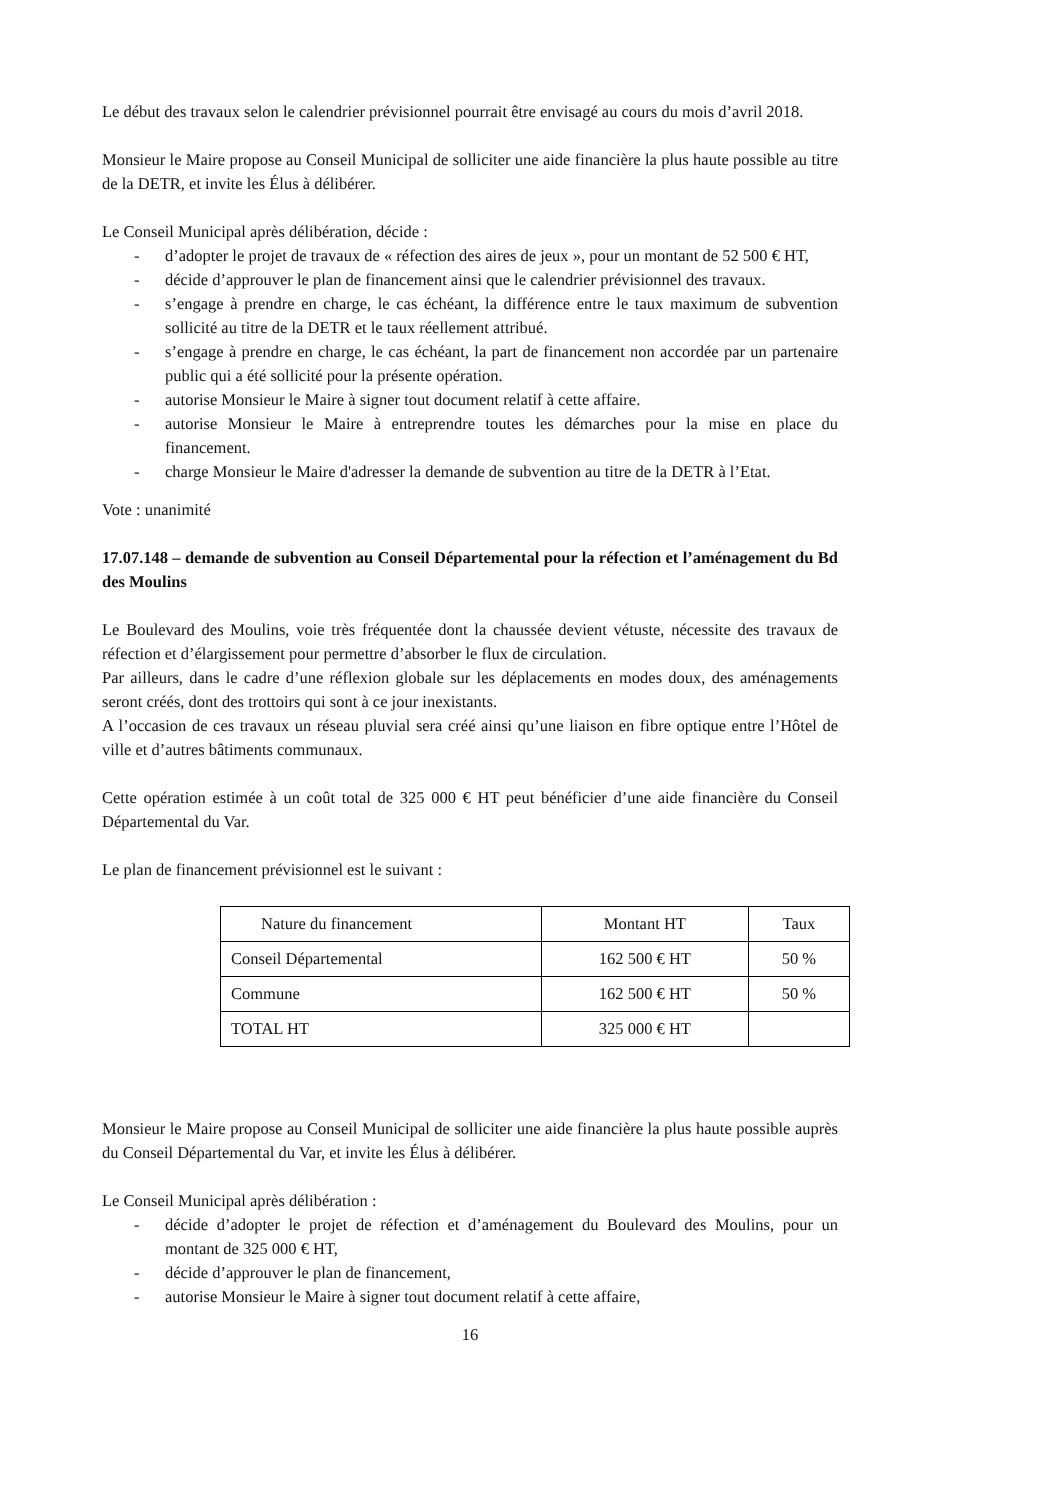Le début des travaux selon le calendrier prévisionnel pourrait être envisagé au cours du mois d’avril 2018.
Monsieur le Maire propose au Conseil Municipal de solliciter une aide financière la plus haute possible au titre de la DETR, et invite les Élus à délibérer.
Le Conseil Municipal après délibération, décide :
- d’adopter le projet de travaux de « réfection des aires de jeux », pour un montant de 52 500 € HT,
- décide d’approuver le plan de financement ainsi que le calendrier prévisionnel des travaux.
- s’engage à prendre en charge, le cas échéant, la différence entre le taux maximum de subvention sollicité au titre de la DETR et le taux réellement attribué.
- s’engage à prendre en charge, le cas échéant, la part de financement non accordée par un partenaire public qui a été sollicité pour la présente opération.
- autorise Monsieur le Maire à signer tout document relatif à cette affaire.
- autorise Monsieur le Maire à entreprendre toutes les démarches pour la mise en place du financement.
- charge Monsieur le Maire d'adresser la demande de subvention au titre de la DETR à l’Etat.
Vote : unanimité
17.07.148 – demande de subvention au Conseil Départemental pour la réfection et l’aménagement du Bd des Moulins
Le Boulevard des Moulins, voie très fréquentée dont la chaussée devient vétuste, nécessite des travaux de réfection et d’élargissement pour permettre d’absorber le flux de circulation.
Par ailleurs, dans le cadre d’une réflexion globale sur les déplacements en modes doux, des aménagements seront créés, dont des trottoirs qui sont à ce jour inexistants.
A l’occasion de ces travaux un réseau pluvial sera créé ainsi qu’une liaison en fibre optique entre l’Hôtel de ville et d’autres bâtiments communaux.
Cette opération estimée à un coût total de 325 000 € HT peut bénéficier d’une aide financière du Conseil Départemental du Var.
Le plan de financement prévisionnel est le suivant :
| Nature du financement | Montant HT | Taux |
| Conseil Départemental | 162 500 € HT | 50 % |
| Commune | 162 500 € HT | 50 % |
| TOTAL HT | 325 000 € HT | |
Monsieur le Maire propose au Conseil Municipal de solliciter une aide financière la plus haute possible auprès du Conseil Départemental du Var, et invite les Élus à délibérer.
Le Conseil Municipal après délibération :
- décide d’adopter le projet de réfection et d’aménagement du Boulevard des Moulins, pour un montant de 325 000 € HT,
- décide d’approuver le plan de financement,
- autorise Monsieur le Maire à signer tout document relatif à cette affaire,
16